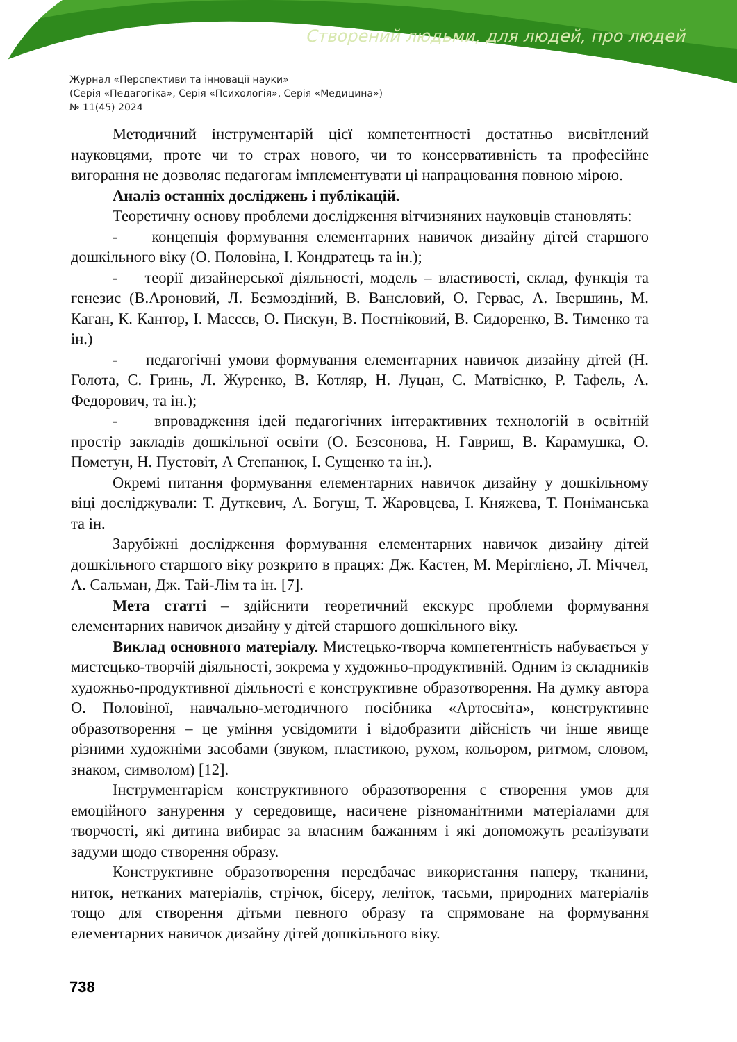Створений людьми, для людей, про людей
Журнал «Перспективи та інновації науки»
(Серія «Педагогіка», Серія «Психологія», Серія «Медицина»)
№ 11(45) 2024
Методичний інструментарій цієї компетентності достатньо висвітлений науковцями, проте чи то страх нового, чи то консервативність та професійне вигорання не дозволяє педагогам імплементувати ці напрацювання повною мірою.
Аналіз останніх досліджень і публікацій.
Теоретичну основу проблеми дослідження вітчизняних науковців становлять:
- концепція формування елементарних навичок дизайну дітей старшого дошкільного віку (О. Половіна, І. Кондратець та ін.);
- теорії дизайнерської діяльності, модель – властивості, склад, функція та генезис (В.Ароновий, Л. Безмоздіний, В. Вансловий, О. Гервас, А. Івершинь, М. Каган, К. Кантор, І. Масєєв, О. Пискун, В. Постніковий, В. Сидоренко, В. Тименко та ін.)
- педагогічні умови формування елементарних навичок дизайну дітей (Н. Голота, С. Гринь, Л. Журенко, В. Котляр, Н. Луцан, С. Матвієнко, Р. Тафель, А. Федорович, та ін.);
- впровадження ідей педагогічних інтерактивних технологій в освітній простір закладів дошкільної освіти (О. Безсонова, Н. Гавриш, В. Карамушка, О. Пометун, Н. Пустовіт, А Степанюк, І. Сущенко та ін.).
Окремі питання формування елементарних навичок дизайну у дошкільному віці досліджували: Т. Дуткевич, А. Богуш, Т. Жаровцева, І. Княжева, Т. Поніманська та ін.
Зарубіжні дослідження формування елементарних навичок дизайну дітей дошкільного старшого віку розкрито в працях: Дж. Кастен, М. Меріглієно, Л. Міччел, А. Сальман, Дж. Тай-Лім та ін. [7].
Мета статті – здійснити теоретичний екскурс проблеми формування елементарних навичок дизайну у дітей старшого дошкільного віку.
Виклад основного матеріалу. Мистецько-творча компетентність набувається у мистецько-творчій діяльності, зокрема у художньо-продуктивній. Одним із складників художньо-продуктивної діяльності є конструктивне образотворення. На думку автора О. Половіної, навчально-методичного посібника «Артосвіта», конструктивне образотворення – це уміння усвідомити і відобразити дійсність чи інше явище різними художніми засобами (звуком, пластикою, рухом, кольором, ритмом, словом, знаком, символом) [12].
Інструментарієм конструктивного образотворення є створення умов для емоційного занурення у середовище, насичене різноманітними матеріалами для творчості, які дитина вибирає за власним бажанням і які допоможуть реалізувати задуми щодо створення образу.
Конструктивне образотворення передбачає використання паперу, тканини, ниток, нетканих матеріалів, стрічок, бісеру, леліток, тасьми, природних матеріалів тощо для створення дітьми певного образу та спрямоване на формування елементарних навичок дизайну дітей дошкільного віку.
738